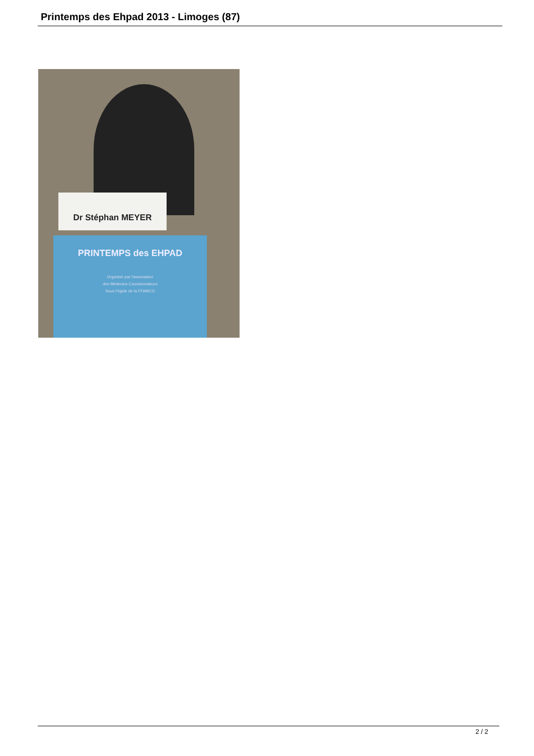Printemps des Ehpad 2013 - Limoges (87)
Dr Stéphan MEYER
PRINTEMPS des EHPAD
Organisé par l'association
des Médecins Coordonnateurs
Sous l'égide de la FFAMCO
2 / 2